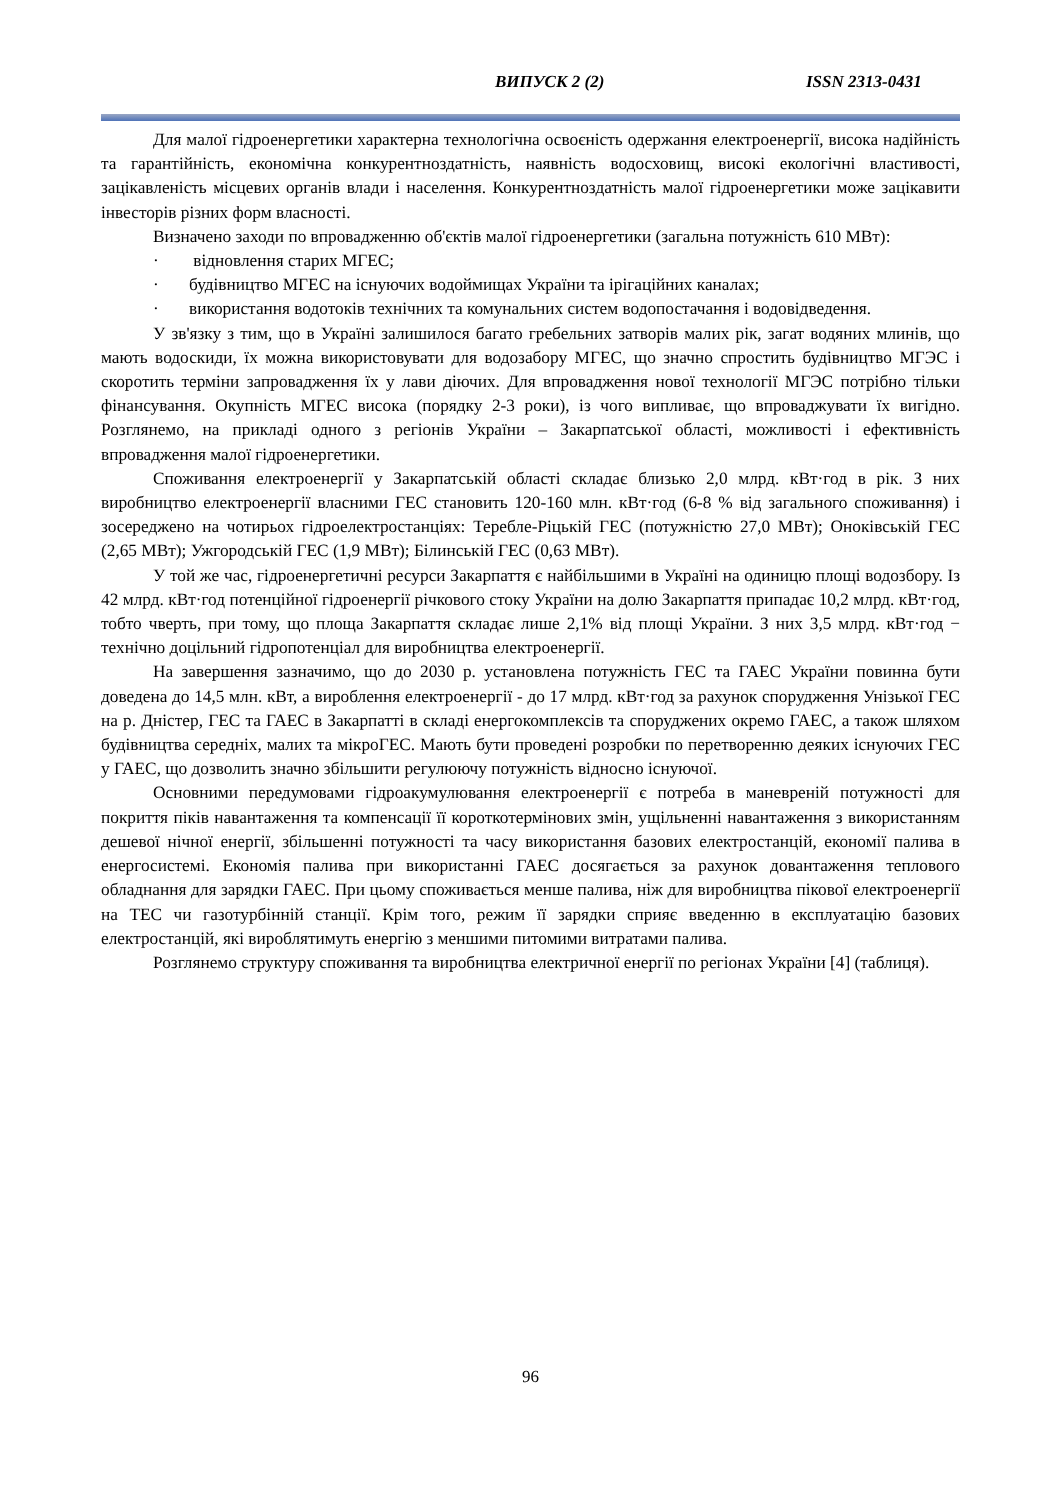ВИПУСК 2 (2) ISSN 2313-0431
Для малої гідроенергетики характерна технологічна освоєність одержання електроенергії, висока надійність та гарантійність, економічна конкурентноздатність, наявність водосховищ, високі екологічні властивості, зацікавленість місцевих органів влади і населення. Конкурентноздатність малої гідроенергетики може зацікавити інвесторів різних форм власності.
Визначено заходи по впровадженню об'єктів малої гідроенергетики (загальна потужність 610 МВт):
· відновлення старих МГЕС;
· будівництво МГЕС на існуючих водоймищах України та ірігаційних каналах;
· використання водотоків технічних та комунальних систем водопостачання і водовідведення.
У зв'язку з тим, що в Україні залишилося багато гребельних затворів малих рік, загат водяних млинів, що мають водоскиди, їх можна використовувати для водозабору МГЕС, що значно спростить будівництво МГЭС і скоротить терміни запровадження їх у лави діючих. Для впровадження нової технології МГЭС потрібно тільки фінансування. Окупність МГЕС висока (порядку 2-3 роки), із чого випливає, що впроваджувати їх вигідно. Розглянемо, на прикладі одного з регіонів України – Закарпатської області, можливості і ефективність впровадження малої гідроенергетики.
Споживання електроенергії у Закарпатській області складає близько 2,0 млрд. кВт·год в рік. З них виробництво електроенергії власними ГЕС становить 120-160 млн. кВт·год (6-8 % від загального споживання) і зосереджено на чотирьох гідроелектростанціях: Теребле-Ріцькій ГЕС (потужністю 27,0 МВт); Оноківській ГЕС (2,65 МВт); Ужгородській ГЕС (1,9 МВт); Білинській ГЕС (0,63 МВт).
У той же час, гідроенергетичні ресурси Закарпаття є найбільшими в Україні на одиницю площі водозбору. Із 42 млрд. кВт·год потенційної гідроенергії річкового стоку України на долю Закарпаття припадає 10,2 млрд. кВт·год, тобто чверть, при тому, що площа Закарпаття складає лише 2,1% від площі України. З них 3,5 млрд. кВт·год − технічно доцільний гідропотенціал для виробництва електроенергії.
На завершення зазначимо, що до 2030 р. установлена потужність ГЕС та ГАЕС України повинна бути доведена до 14,5 млн. кВт, а вироблення електроенергії - до 17 млрд. кВт·год за рахунок спорудження Унізької ГЕС на р. Дністер, ГЕС та ГАЕС в Закарпатті в складі енергокомплексів та споруджених окремо ГАЕС, а також шляхом будівництва середніх, малих та мікроГЕС. Мають бути проведені розробки по перетворенню деяких існуючих ГЕС у ГАЕС, що дозволить значно збільшити регулюючу потужність відносно існуючої.
Основними передумовами гідроакумулювання електроенергії є потреба в маневреній потужності для покриття піків навантаження та компенсації її короткотермінових змін, ущільненні навантаження з використанням дешевої нічної енергії, збільшенні потужності та часу використання базових електростанцій, економії палива в енергосистемі. Економія палива при використанні ГАЕС досягається за рахунок довантаження теплового обладнання для зарядки ГАЕС. При цьому споживається менше палива, ніж для виробництва пікової електроенергії на ТЕС чи газотурбінній станції. Крім того, режим її зарядки сприяє введенню в експлуатацію базових електростанцій, які вироблятимуть енергію з меншими питомими витратами палива.
Розглянемо структуру споживання та виробництва електричної енергії по регіонах України [4] (таблиця).
96